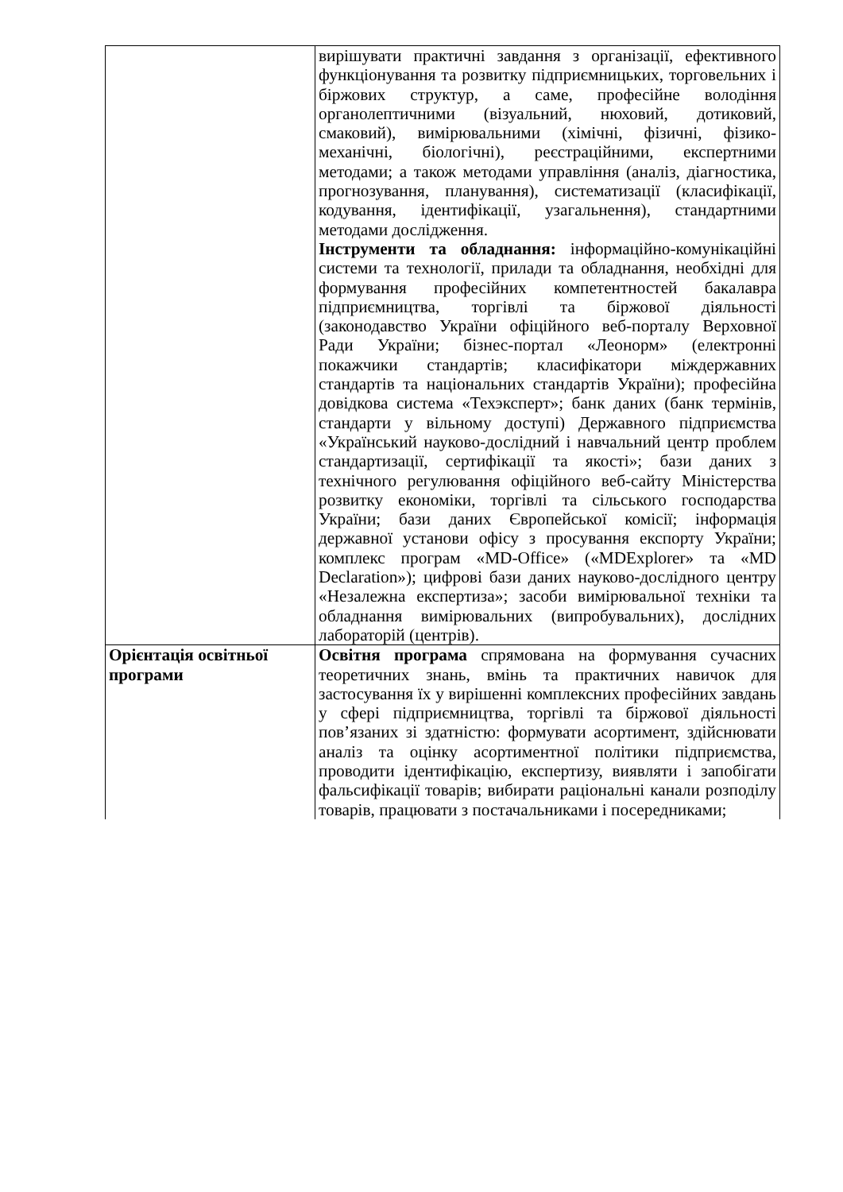| | вирішувати практичні завдання з організації, ефективного функціонування та розвитку підприємницьких, торговельних і біржових структур, а саме, професійне володіння органолептичними (візуальний, нюховий, дотиковий, смаковий), вимірювальними (хімічні, фізичні, фізико-механічні, біологічні), реєстраційними, експертними методами; а також методами управління (аналіз, діагностика, прогнозування, планування), систематизації (класифікації, кодування, ідентифікації, узагальнення), стандартними методами дослідження. Інструменти та обладнання: інформаційно-комунікаційні системи та технології, прилади та обладнання, необхідні для формування професійних компетентностей бакалавра підприємництва, торгівлі та біржової діяльності (законодавство України офіційного веб-порталу Верховної Ради України; бізнес-портал «Леонорм» (електронні покажчики стандартів; класифікатори міждержавних стандартів та національних стандартів України); професійна довідкова система «Техэксперт»; банк даних (банк термінів, стандарти у вільному доступі) Державного підприємства «Український науково-дослідний і навчальний центр проблем стандартизації, сертифікації та якості»; бази даних з технічного регулювання офіційного веб-сайту Міністерства розвитку економіки, торгівлі та сільського господарства України; бази даних Європейської комісії; інформація державної установи офісу з просування експорту України; комплекс програм «MD-Office» («MDExplorer» та «MD Declaration»); цифрові бази даних науково-дослідного центру «Незалежна експертиза»; засоби вимірювальної техніки та обладнання вимірювальних (випробувальних), дослідних лабораторій (центрів). |
| Орієнтація освітньої програми | Освітня програма спрямована на формування сучасних теоретичних знань, вмінь та практичних навичок для застосування їх у вирішенні комплексних професійних завдань у сфері підприємництва, торгівлі та біржової діяльності пов’язаних зі здатністю: формувати асортимент, здійснювати аналіз та оцінку асортиментної політики підприємства, проводити ідентифікацію, експертизу, виявляти і запобігати фальсифікації товарів; вибирати раціональні канали розподілу товарів, працювати з постачальниками і посередниками; |